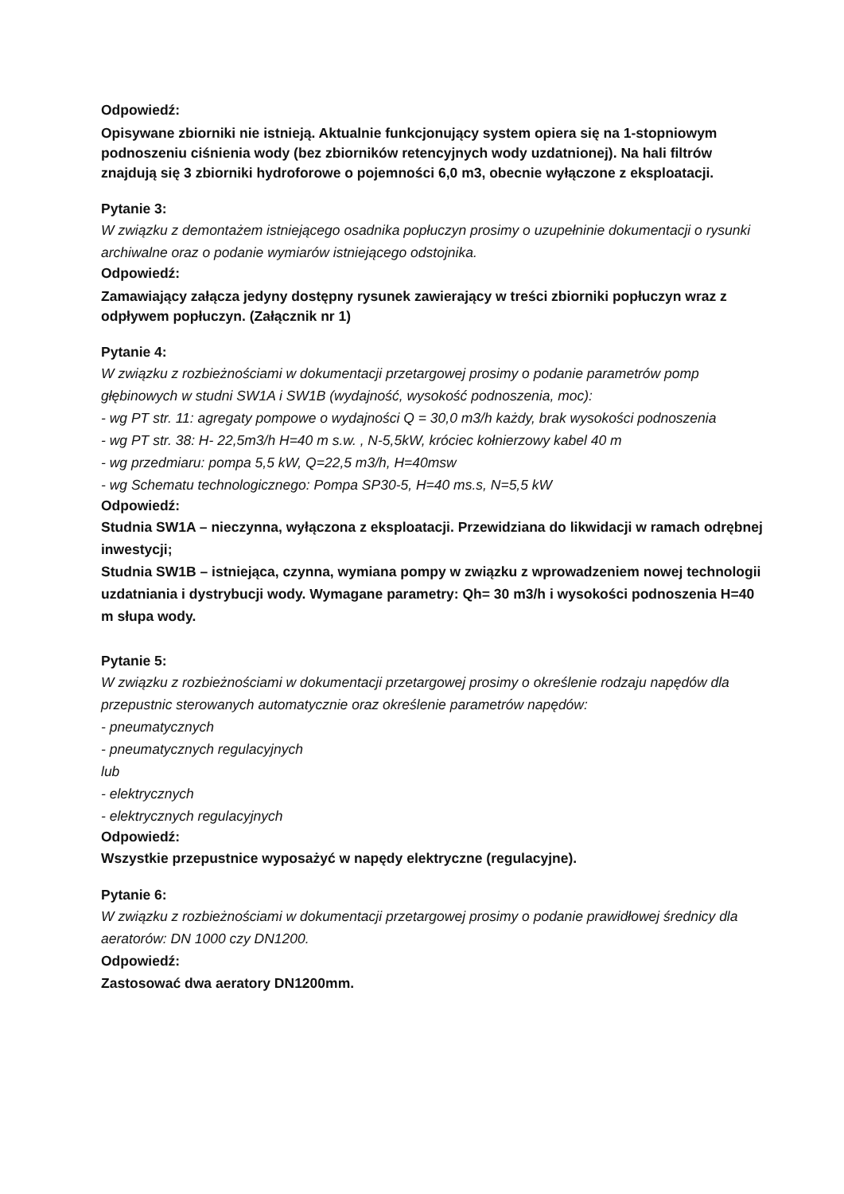Odpowiedź:
Opisywane zbiorniki nie istnieją. Aktualnie funkcjonujący system opiera się na 1-stopniowym podnoszeniu ciśnienia wody (bez zbiorników retencyjnych wody uzdatnionej). Na hali filtrów znajdują się 3 zbiorniki hydroforowe o pojemności 6,0 m3, obecnie wyłączone z eksploatacji.
Pytanie 3:
W związku z demontażem istniejącego osadnika popłuczyn prosimy o uzupełninie dokumentacji o rysunki archiwalne oraz o podanie wymiarów istniejącego odstojnika.
Odpowiedź:
Zamawiający załącza jedyny dostępny rysunek zawierający w treści zbiorniki popłuczyn wraz z odpływem popłuczyn. (Załącznik nr 1)
Pytanie 4:
W związku z rozbieżnościami w dokumentacji przetargowej prosimy o podanie parametrów pomp głębinowych w studni SW1A i SW1B (wydajność, wysokość podnoszenia, moc):
- wg PT str. 11: agregaty pompowe o wydajności Q = 30,0 m3/h każdy, brak wysokości podnoszenia
- wg PT str. 38: H- 22,5m3/h H=40 m s.w. , N-5,5kW, króciec kołnierzowy kabel 40 m
- wg przedmiaru: pompa 5,5 kW, Q=22,5 m3/h, H=40msw
- wg Schematu technologicznego: Pompa SP30-5, H=40 ms.s, N=5,5 kW
Odpowiedź:
Studnia SW1A – nieczynna, wyłączona z eksploatacji. Przewidziana do likwidacji w ramach odrębnej inwestycji;
Studnia SW1B – istniejąca, czynna, wymiana pompy w związku z wprowadzeniem nowej technologii uzdatniania i dystrybucji wody. Wymagane parametry: Qh= 30 m3/h i wysokości podnoszenia H=40 m słupa wody.
Pytanie 5:
W związku z rozbieżnościami w dokumentacji przetargowej prosimy o określenie rodzaju napędów dla przepustnic sterowanych automatycznie oraz określenie parametrów napędów:
- pneumatycznych
- pneumatycznych regulacyjnych
lub
- elektrycznych
- elektrycznych regulacyjnych
Odpowiedź:
Wszystkie przepustnice wyposażyć w napędy elektryczne (regulacyjne).
Pytanie 6:
W związku z rozbieżnościami w dokumentacji przetargowej prosimy o podanie prawidłowej średnicy dla aeratorów: DN 1000 czy DN1200.
Odpowiedź:
Zastosować dwa aeratory DN1200mm.